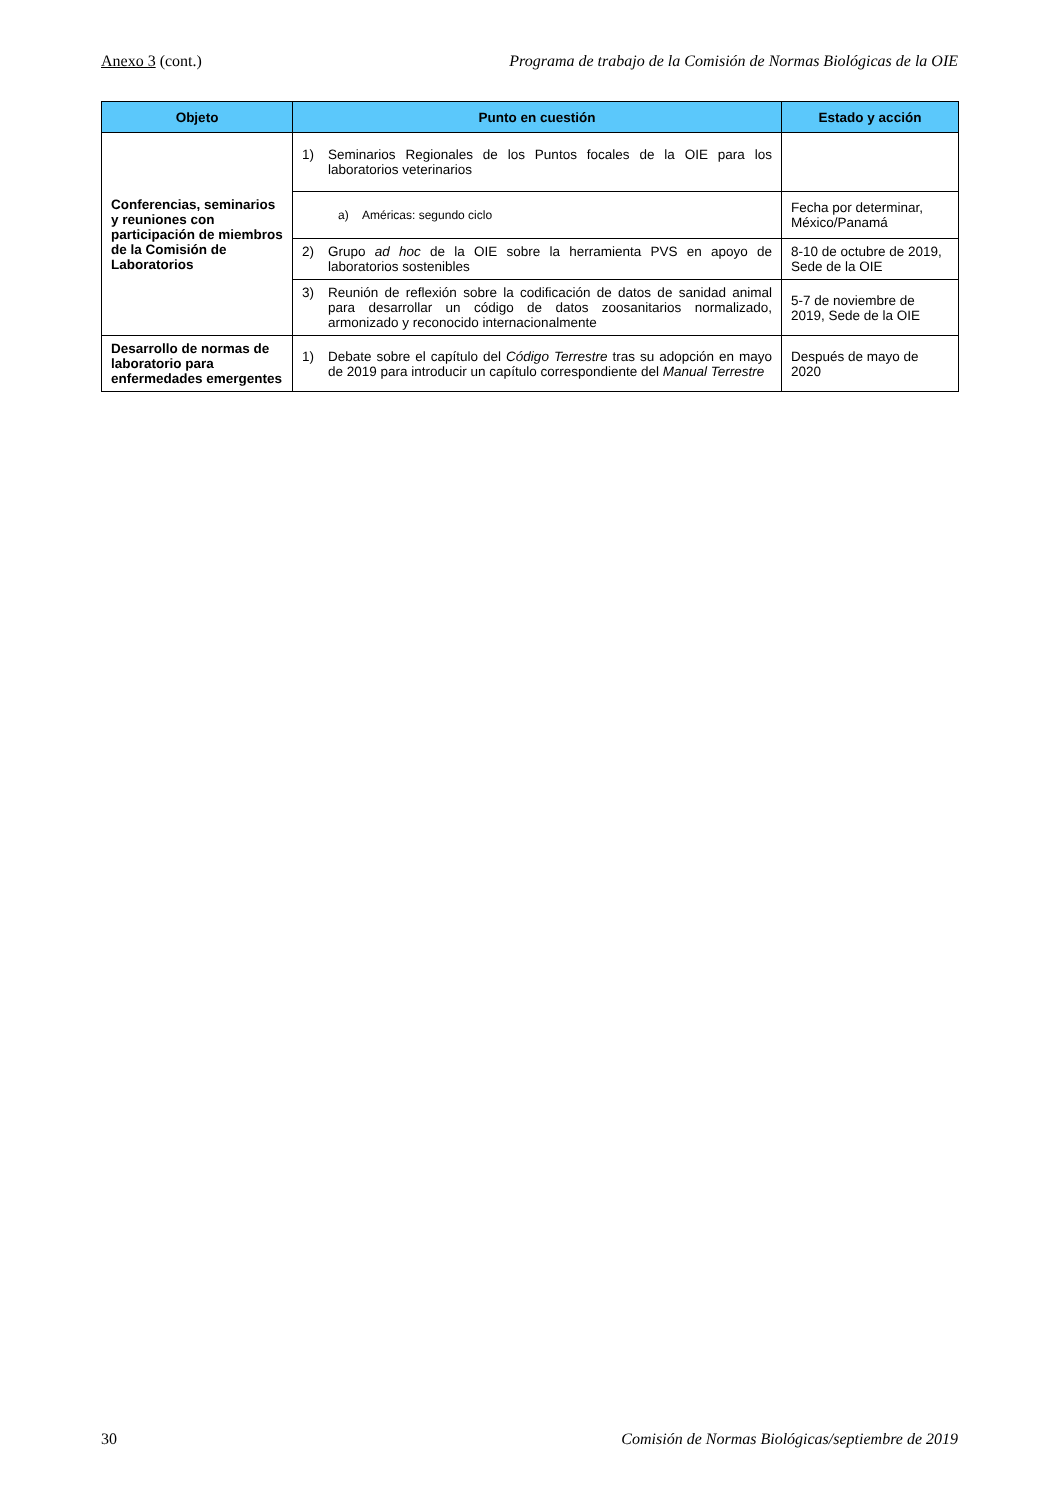Anexo 3 (cont.) Programa de trabajo de la Comisión de Normas Biológicas de la OIE
| Objeto | Punto en cuestión | Estado y acción |
| --- | --- | --- |
| Conferencias, seminarios y reuniones con participación de miembros de la Comisión de Laboratorios | 1) Seminarios Regionales de los Puntos focales de la OIE para los laboratorios veterinarios | |
| | a) Américas: segundo ciclo | Fecha por determinar, México/Panamá |
| | 2) Grupo ad hoc de la OIE sobre la herramienta PVS en apoyo de laboratorios sostenibles | 8-10 de octubre de 2019, Sede de la OIE |
| | 3) Reunión de reflexión sobre la codificación de datos de sanidad animal para desarrollar un código de datos zoosanitarios normalizado, armonizado y reconocido internacionalmente | 5-7 de noviembre de 2019, Sede de la OIE |
| Desarrollo de normas de laboratorio para enfermedades emergentes | 1) Debate sobre el capítulo del Código Terrestre tras su adopción en mayo de 2019 para introducir un capítulo correspondiente del Manual Terrestre | Después de mayo de 2020 |
30 Comisión de Normas Biológicas/septiembre de 2019